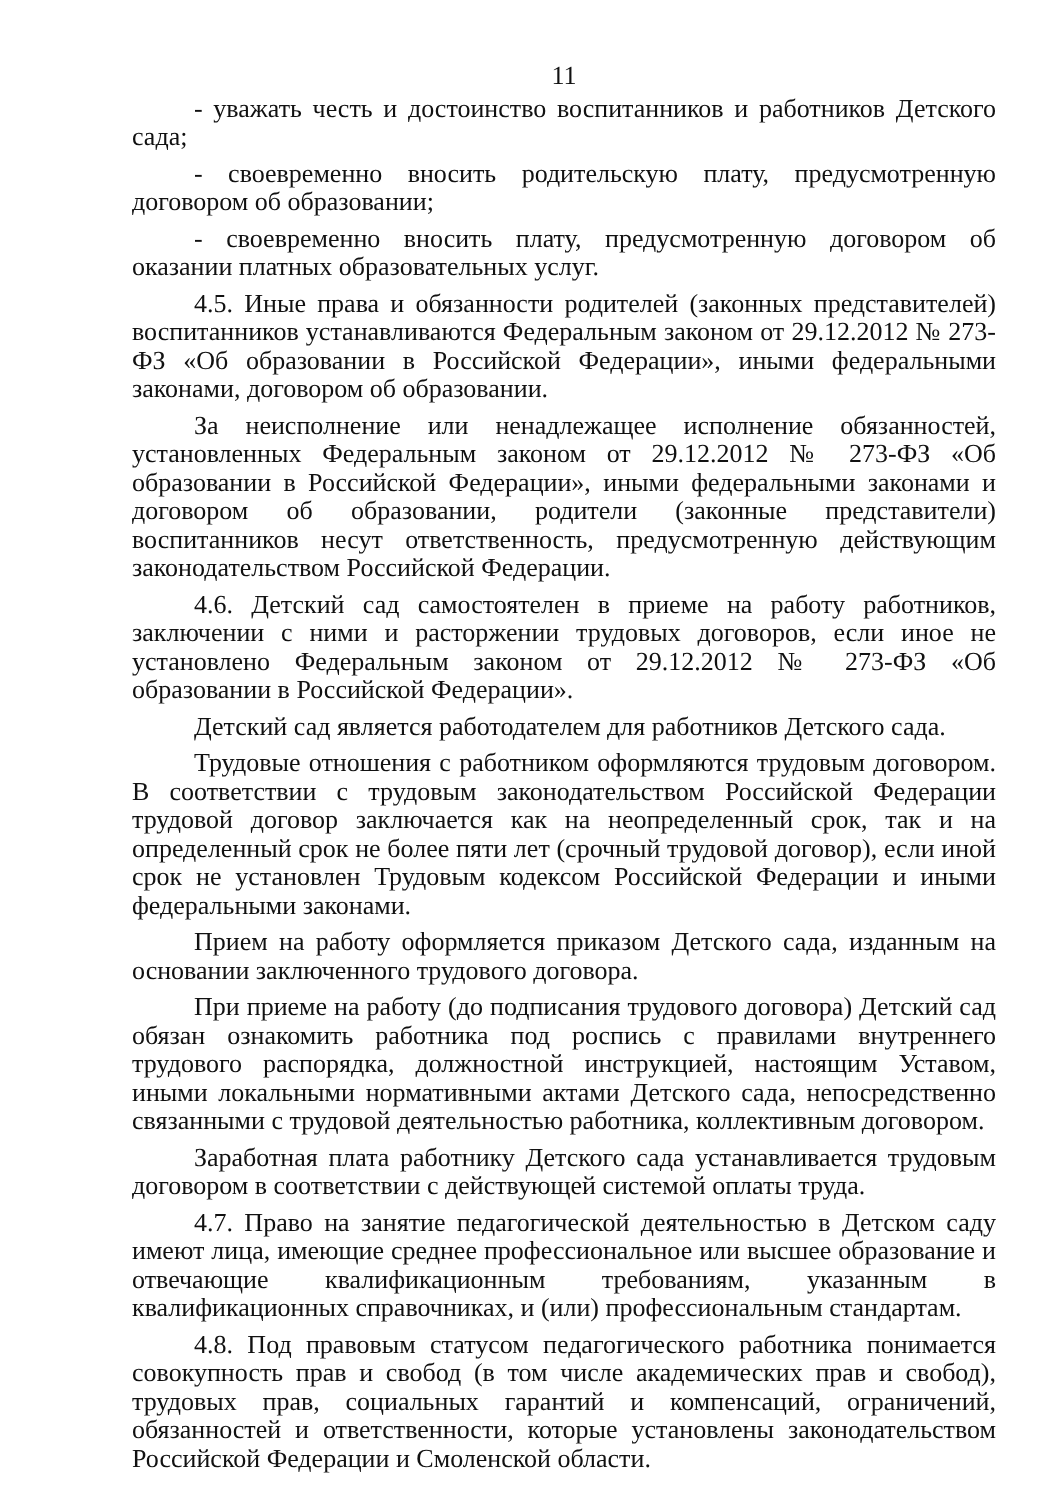11
- уважать честь и достоинство воспитанников и работников Детского сада;
- своевременно вносить родительскую плату, предусмотренную договором об образовании;
- своевременно вносить плату, предусмотренную договором об оказании платных образовательных услуг.
4.5. Иные права и обязанности родителей (законных представителей) воспитанников устанавливаются Федеральным законом от 29.12.2012 № 273-ФЗ «Об образовании в Российской Федерации», иными федеральными законами, договором об образовании.
За неисполнение или ненадлежащее исполнение обязанностей, установленных Федеральным законом от 29.12.2012 № 273-ФЗ «Об образовании в Российской Федерации», иными федеральными законами и договором об образовании, родители (законные представители) воспитанников несут ответственность, предусмотренную действующим законодательством Российской Федерации.
4.6. Детский сад самостоятелен в приеме на работу работников, заключении с ними и расторжении трудовых договоров, если иное не установлено Федеральным законом от 29.12.2012 № 273-ФЗ «Об образовании в Российской Федерации».
Детский сад является работодателем для работников Детского сада.
Трудовые отношения с работником оформляются трудовым договором. В соответствии с трудовым законодательством Российской Федерации трудовой договор заключается как на неопределенный срок, так и на определенный срок не более пяти лет (срочный трудовой договор), если иной срок не установлен Трудовым кодексом Российской Федерации и иными федеральными законами.
Прием на работу оформляется приказом Детского сада, изданным на основании заключенного трудового договора.
При приеме на работу (до подписания трудового договора) Детский сад обязан ознакомить работника под роспись с правилами внутреннего трудового распорядка, должностной инструкцией, настоящим Уставом, иными локальными нормативными актами Детского сада, непосредственно связанными с трудовой деятельностью работника, коллективным договором.
Заработная плата работнику Детского сада устанавливается трудовым договором в соответствии с действующей системой оплаты труда.
4.7. Право на занятие педагогической деятельностью в Детском саду имеют лица, имеющие среднее профессиональное или высшее образование и отвечающие квалификационным требованиям, указанным в квалификационных справочниках, и (или) профессиональным стандартам.
4.8. Под правовым статусом педагогического работника понимается совокупность прав и свобод (в том числе академических прав и свобод), трудовых прав, социальных гарантий и компенсаций, ограничений, обязанностей и ответственности, которые установлены законодательством Российской Федерации и Смоленской области.